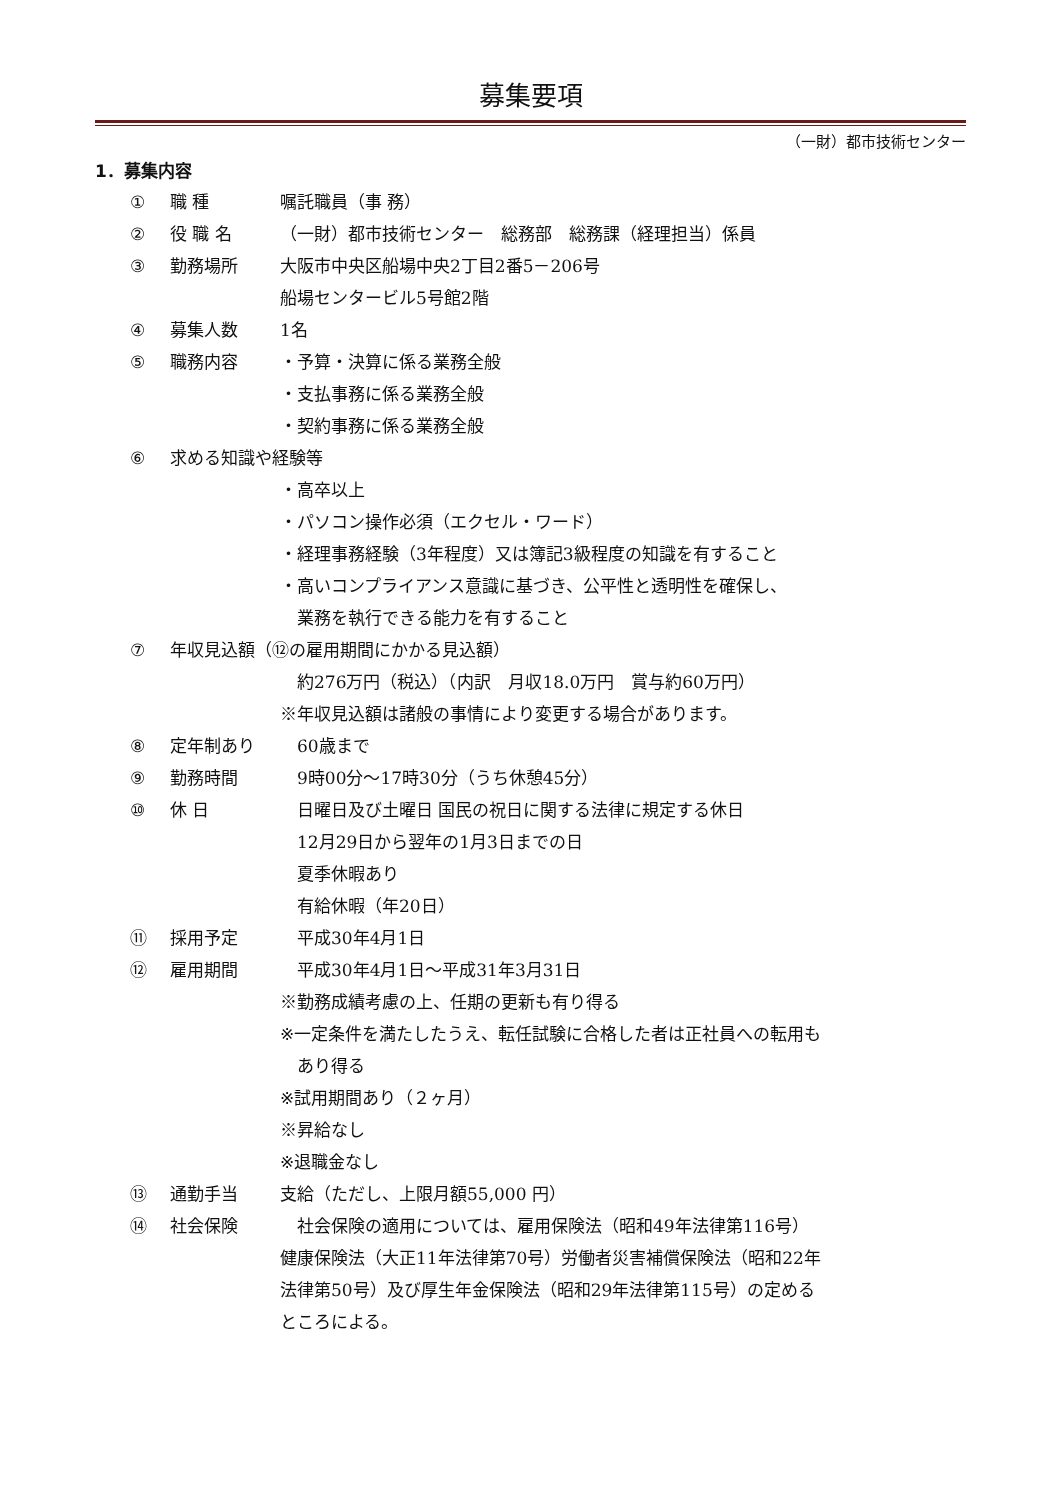募集要項
（一財）都市技術センター
1．募集内容
① 職 種 嘱託職員（事 務）
② 役 職 名 （一財）都市技術センター　総務部　総務課（経理担当）係員
③ 勤務場所 大阪市中央区船場中央2丁目2番5－206号
船場センタービル5号館2階
④ 募集人数 1名
⑤ 職務内容 ・予算・決算に係る業務全般
・支払事務に係る業務全般
・契約事務に係る業務全般
⑥ 求める知識や経験等
・高卒以上
・パソコン操作必須（エクセル・ワード）
・経理事務経験（3年程度）又は簿記3級程度の知識を有すること
・高いコンプライアンス意識に基づき、公平性と透明性を確保し、
　業務を執行できる能力を有すること
⑦ 年収見込額（⑫の雇用期間にかかる見込額）
　約276万円（税込）（内訳　月収18.0万円　賞与約60万円）
※年収見込額は諸般の事情により変更する場合があります。
⑧ 定年制あり　60歳まで
⑨ 勤務時間　9時00分～17時30分（うち休憩45分）
⑩ 休 日　日曜日及び土曜日 国民の祝日に関する法律に規定する休日
　12月29日から翌年の1月3日までの日
　夏季休暇あり
　有給休暇（年20日）
⑪ 採用予定　平成30年4月1日
⑫ 雇用期間　平成30年4月1日～平成31年3月31日
※勤務成績考慮の上、任期の更新も有り得る
※一定条件を満たしたうえ、転任試験に合格した者は正社員への転用も
　あり得る
※試用期間あり（２ヶ月）
※昇給なし
※退職金なし
⑬ 通勤手当 支給（ただし、上限月額55,000 円）
⑭ 社会保険　社会保険の適用については、雇用保険法（昭和49年法律第116号）
健康保険法（大正11年法律第70号）労働者災害補償保険法（昭和22年
法律第50号）及び厚生年金保険法（昭和29年法律第115号）の定める
ところによる。